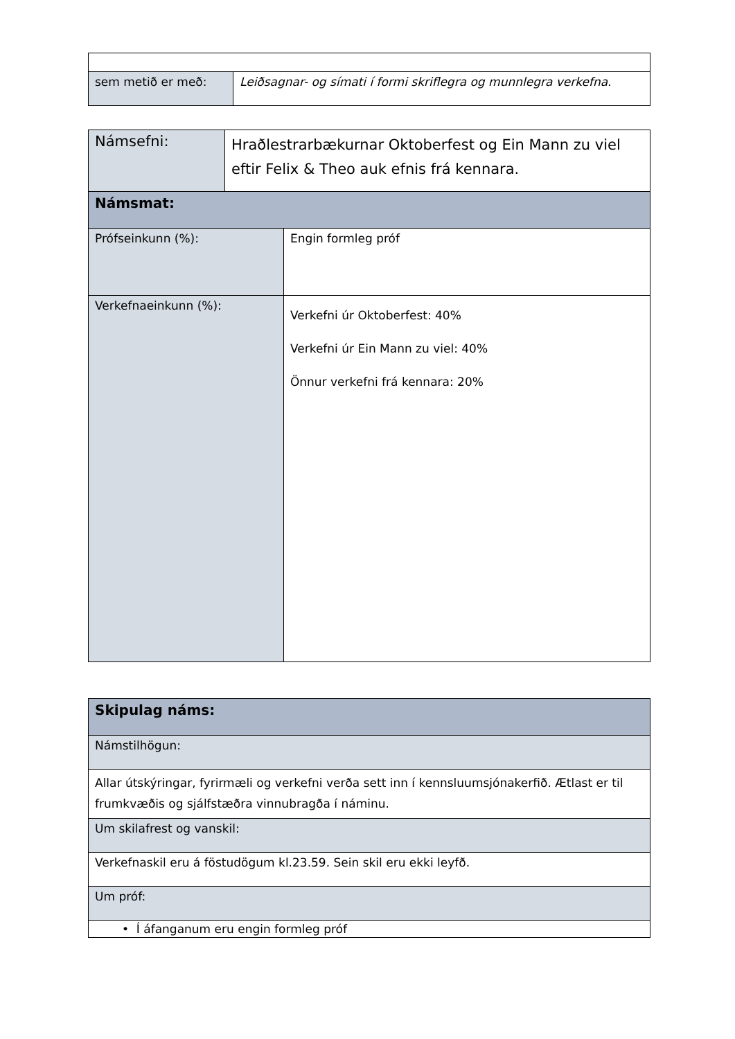| sem metið er með: | Leiðsagnar- og símati í formi skriflegra og munnlegra verkefna. |
| Námsefni: | Hraðlestrarbækurnar Oktoberfest og Ein Mann zu viel eftir Felix & Theo auk efnis frá kennara. | |
| Námsmat: | | |
| Prófseinkunn (%): | | Engin formleg próf |
| Verkefnaeinkunn (%): | | Verkefni úr Oktoberfest: 40% Verkefni úr Ein Mann zu viel: 40% Önnur verkefni frá kennara: 20% |
| Skipulag náms: |
| Námstilhögun: |
| Allar útskýringar, fyrirmæli og verkefni verða sett inn í kennsluumsjónakerfið. Ætlast er til frumkvæðis og sjálfstæðra vinnubragða í náminu. |
| Um skilafrest og vanskil: |
| Verkefnaskil eru á föstudögum kl.23.59. Sein skil eru ekki leyfð. |
| Um próf: |
| • Í áfanganum eru engin formleg próf |